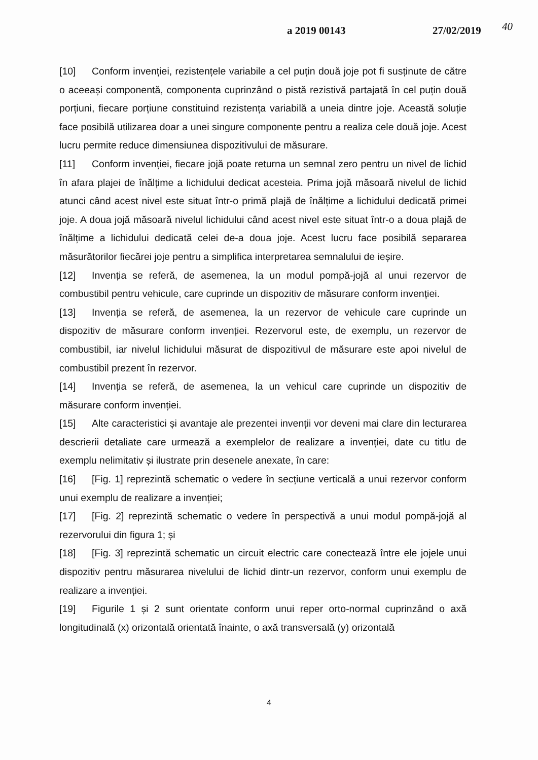a 2019 00143 27/02/2019 40
[10] Conform invenției, rezistențele variabile a cel puțin două joje pot fi susținute de către o aceeași componentă, componenta cuprinzând o pistă rezistivă partajată în cel puțin două porțiuni, fiecare porțiune constituind rezistența variabilă a uneia dintre joje. Această soluție face posibilă utilizarea doar a unei singure componente pentru a realiza cele două joje. Acest lucru permite reduce dimensiunea dispozitivului de măsurare.
[11] Conform invenției, fiecare jojă poate returna un semnal zero pentru un nivel de lichid în afara plajei de înălțime a lichidului dedicat acesteia. Prima jojă măsoară nivelul de lichid atunci când acest nivel este situat într-o primă plajă de înălțime a lichidului dedicată primei joje. A doua jojă măsoară nivelul lichidului când acest nivel este situat într-o a doua plajă de înălțime a lichidului dedicată celei de-a doua joje. Acest lucru face posibilă separarea măsurătorilor fiecărei joje pentru a simplifica interpretarea semnalului de ieșire.
[12] Invenția se referă, de asemenea, la un modul pompă-jojă al unui rezervor de combustibil pentru vehicule, care cuprinde un dispozitiv de măsurare conform invenției.
[13] Invenția se referă, de asemenea, la un rezervor de vehicule care cuprinde un dispozitiv de măsurare conform invenției. Rezervorul este, de exemplu, un rezervor de combustibil, iar nivelul lichidului măsurat de dispozitivul de măsurare este apoi nivelul de combustibil prezent în rezervor.
[14] Invenția se referă, de asemenea, la un vehicul care cuprinde un dispozitiv de măsurare conform invenției.
[15] Alte caracteristici și avantaje ale prezentei invenții vor deveni mai clare din lecturarea descrierii detaliate care urmează a exemplelor de realizare a invenției, date cu titlu de exemplu nelimitativ și ilustrate prin desenele anexate, în care:
[16] [Fig. 1] reprezintă schematic o vedere în secțiune verticală a unui rezervor conform unui exemplu de realizare a invenției;
[17] [Fig. 2] reprezintă schematic o vedere în perspectivă a unui modul pompă-jojă al rezervorului din figura 1; și
[18] [Fig. 3] reprezintă schematic un circuit electric care conectează între ele jojele unui dispozitiv pentru măsurarea nivelului de lichid dintr-un rezervor, conform unui exemplu de realizare a invenției.
[19] Figurile 1 și 2 sunt orientate conform unui reper orto-normal cuprinzând o axă longitudinală (x) orizontală orientată înainte, o axă transversală (y) orizontală
4